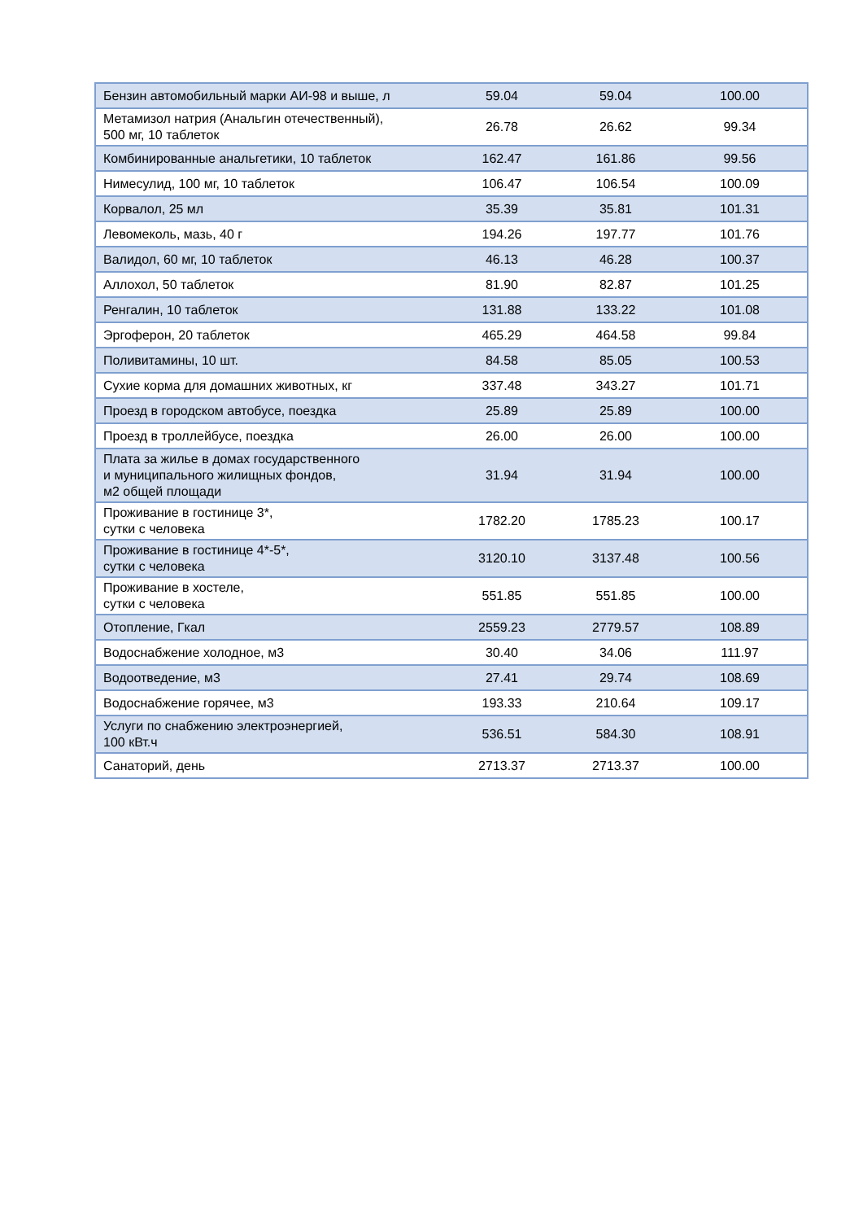| Бензин автомобильный марки АИ-98 и выше, л | 59.04 | 59.04 | 100.00 |
| Метамизол натрия (Анальгин отечественный), 500 мг, 10 таблеток | 26.78 | 26.62 | 99.34 |
| Комбинированные анальгетики, 10 таблеток | 162.47 | 161.86 | 99.56 |
| Нимесулид, 100 мг, 10 таблеток | 106.47 | 106.54 | 100.09 |
| Корвалол, 25 мл | 35.39 | 35.81 | 101.31 |
| Левомеколь, мазь, 40 г | 194.26 | 197.77 | 101.76 |
| Валидол, 60 мг, 10 таблеток | 46.13 | 46.28 | 100.37 |
| Аллохол, 50 таблеток | 81.90 | 82.87 | 101.25 |
| Ренгалин, 10 таблеток | 131.88 | 133.22 | 101.08 |
| Эргоферон, 20 таблеток | 465.29 | 464.58 | 99.84 |
| Поливитамины, 10 шт. | 84.58 | 85.05 | 100.53 |
| Сухие корма для домашних животных, кг | 337.48 | 343.27 | 101.71 |
| Проезд в городском автобусе, поездка | 25.89 | 25.89 | 100.00 |
| Проезд в троллейбусе, поездка | 26.00 | 26.00 | 100.00 |
| Плата за жилье в домах государственного и муниципального жилищных фондов, м2 общей площади | 31.94 | 31.94 | 100.00 |
| Проживание в гостинице 3*, сутки с человека | 1782.20 | 1785.23 | 100.17 |
| Проживание в гостинице 4*-5*, сутки с человека | 3120.10 | 3137.48 | 100.56 |
| Проживание в хостеле, сутки с человека | 551.85 | 551.85 | 100.00 |
| Отопление, Гкал | 2559.23 | 2779.57 | 108.89 |
| Водоснабжение холодное, м3 | 30.40 | 34.06 | 111.97 |
| Водоотведение, м3 | 27.41 | 29.74 | 108.69 |
| Водоснабжение горячее, м3 | 193.33 | 210.64 | 109.17 |
| Услуги по снабжению электроэнергией, 100 кВт.ч | 536.51 | 584.30 | 108.91 |
| Санаторий, день | 2713.37 | 2713.37 | 100.00 |